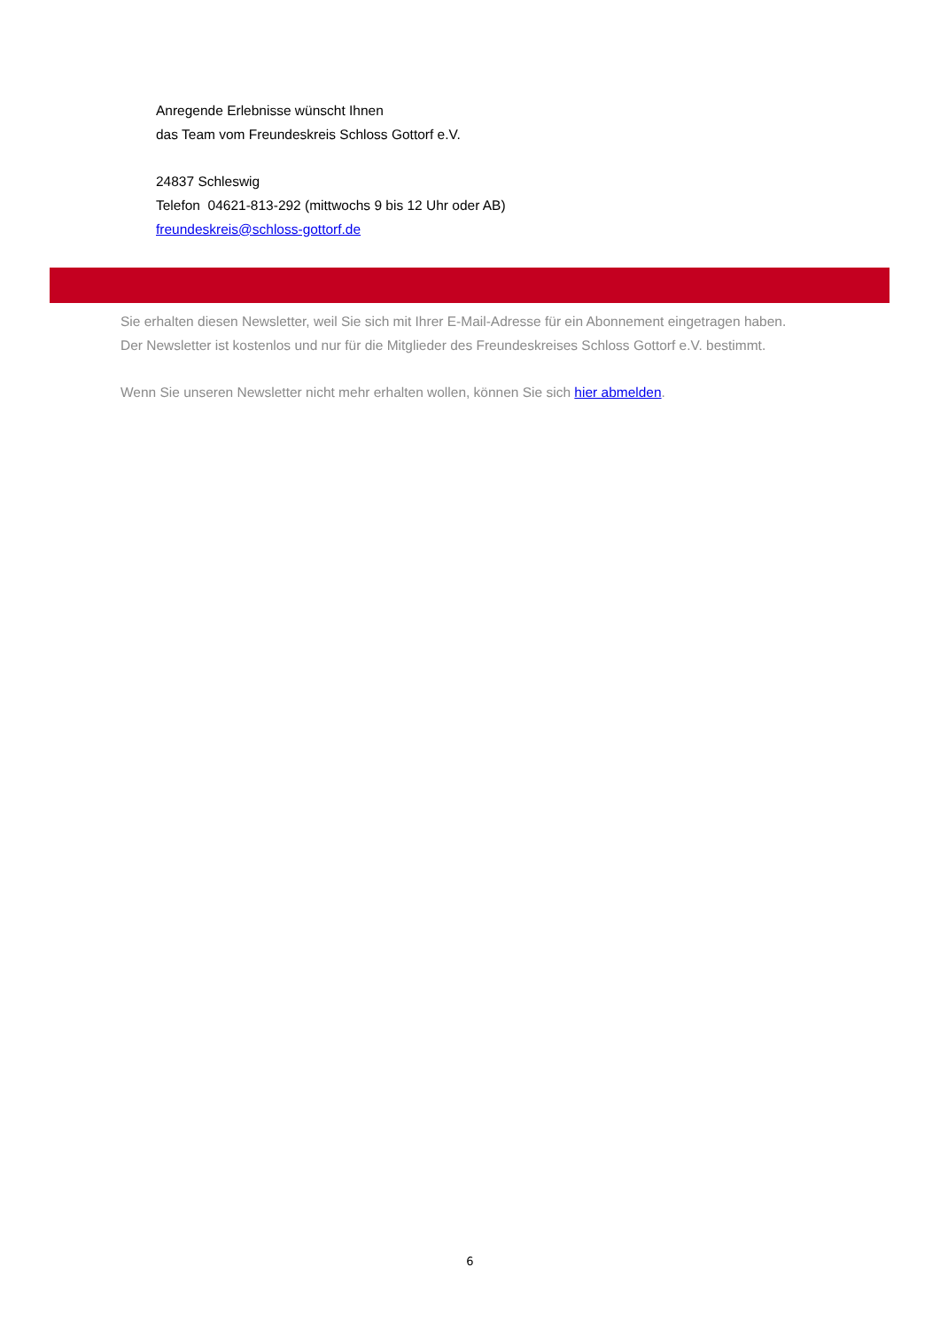Anregende Erlebnisse wünscht Ihnen
das Team vom Freundeskreis Schloss Gottorf e.V.
24837 Schleswig
Telefon 04621-813-292 (mittwochs 9 bis 12 Uhr oder AB)
freundeskreis@schloss-gottorf.de
Sie erhalten diesen Newsletter, weil Sie sich mit Ihrer E-Mail-Adresse für ein Abonnement eingetragen haben.
Der Newsletter ist kostenlos und nur für die Mitglieder des Freundeskreises Schloss Gottorf e.V. bestimmt.
Wenn Sie unseren Newsletter nicht mehr erhalten wollen, können Sie sich hier abmelden.
6